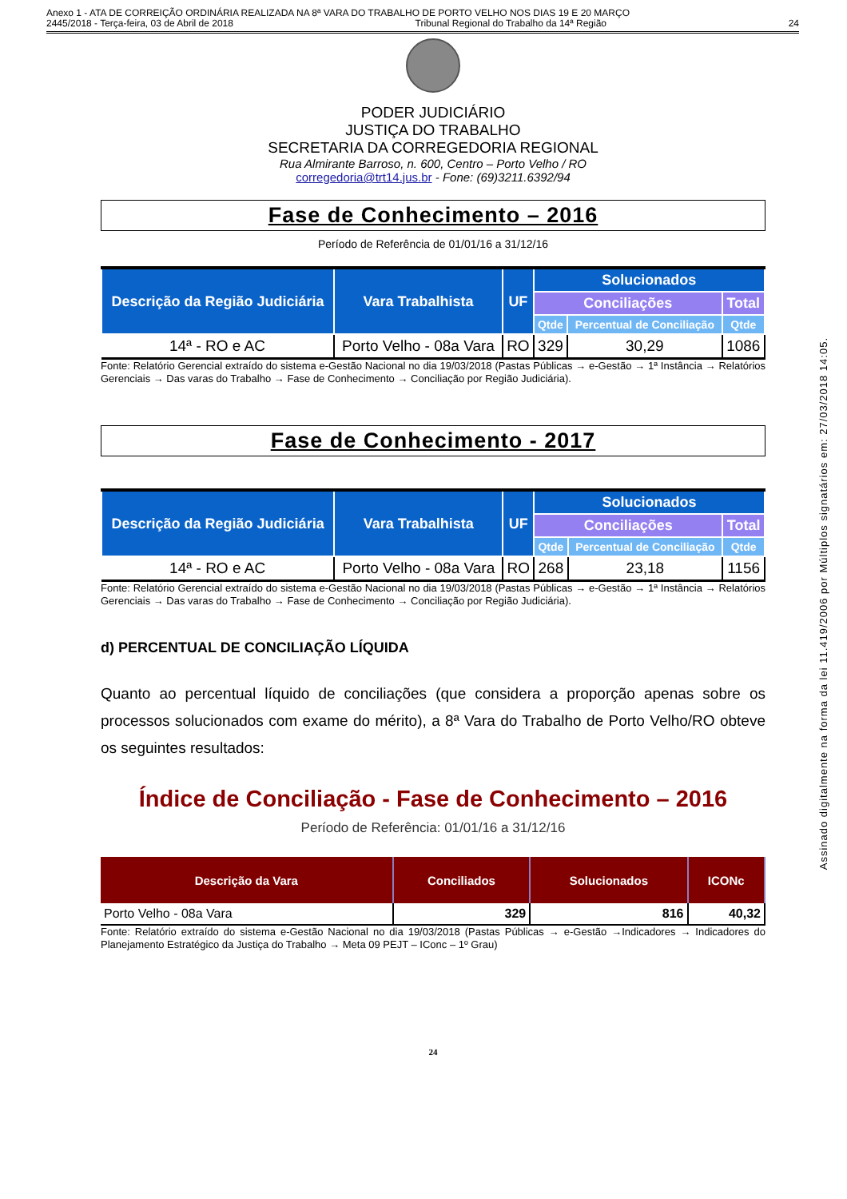Anexo 1 - ATA DE CORREIÇÃO ORDINÁRIA REALIZADA NA 8ª VARA DO TRABALHO DE PORTO VELHO NOS DIAS 19 E 20 MARÇO
2445/2018 - Terça-feira, 03 de Abril de 2018 Tribunal Regional do Trabalho da 14ª Região 24
Assinado digitalmente na forma da lei 11.419/2006 por Múltiplos signatários em: 27/03/2018 14:05.
PODER JUDICIÁRIO
JUSTIÇA DO TRABALHO
SECRETARIA DA CORREGEDORIA REGIONAL
Rua Almirante Barroso, n. 600, Centro – Porto Velho / RO
corregedoria@trt14.jus.br - Fone: (69)3211.6392/94
Fase de Conhecimento – 2016
Período de Referência de 01/01/16 a 31/12/16
| Descrição da Região Judiciária | Vara Trabalhista | UF | Solucionados | | |
| --- | --- | --- | --- | --- | --- |
| | | | Conciliações | | Total |
| | | | Qtde | Percentual de Conciliação | Qtde |
| 14ª - RO e AC | Porto Velho - 08a Vara | RO | 329 | 30,29 | 1086 |
Fonte: Relatório Gerencial extraído do sistema e-Gestão Nacional no dia 19/03/2018 (Pastas Públicas → e-Gestão → 1ª Instância → Relatórios Gerenciais → Das varas do Trabalho → Fase de Conhecimento → Conciliação por Região Judiciária).
Fase de Conhecimento - 2017
| Descrição da Região Judiciária | Vara Trabalhista | UF | Solucionados | | |
| --- | --- | --- | --- | --- | --- |
| | | | Conciliações | | Total |
| | | | Qtde | Percentual de Conciliação | Qtde |
| 14ª - RO e AC | Porto Velho - 08a Vara | RO | 268 | 23,18 | 1156 |
Fonte: Relatório Gerencial extraído do sistema e-Gestão Nacional no dia 19/03/2018 (Pastas Públicas → e-Gestão → 1ª Instância → Relatórios Gerenciais → Das varas do Trabalho → Fase de Conhecimento → Conciliação por Região Judiciária).
d) PERCENTUAL DE CONCILIAÇÃO LÍQUIDA
Quanto ao percentual líquido de conciliações (que considera a proporção apenas sobre os processos solucionados com exame do mérito), a 8ª Vara do Trabalho de Porto Velho/RO obteve os seguintes resultados:
Índice de Conciliação - Fase de Conhecimento – 2016
Período de Referência: 01/01/16 a 31/12/16
| Descrição da Vara | Conciliados | Solucionados | ICONc |
| --- | --- | --- | --- |
| Porto Velho - 08a Vara | 329 | 816 | 40,32 |
Fonte: Relatório extraído do sistema e-Gestão Nacional no dia 19/03/2018 (Pastas Públicas → e-Gestão →Indicadores → Indicadores do Planejamento Estratégico da Justiça do Trabalho → Meta 09 PEJT – IConc – 1º Grau)
24